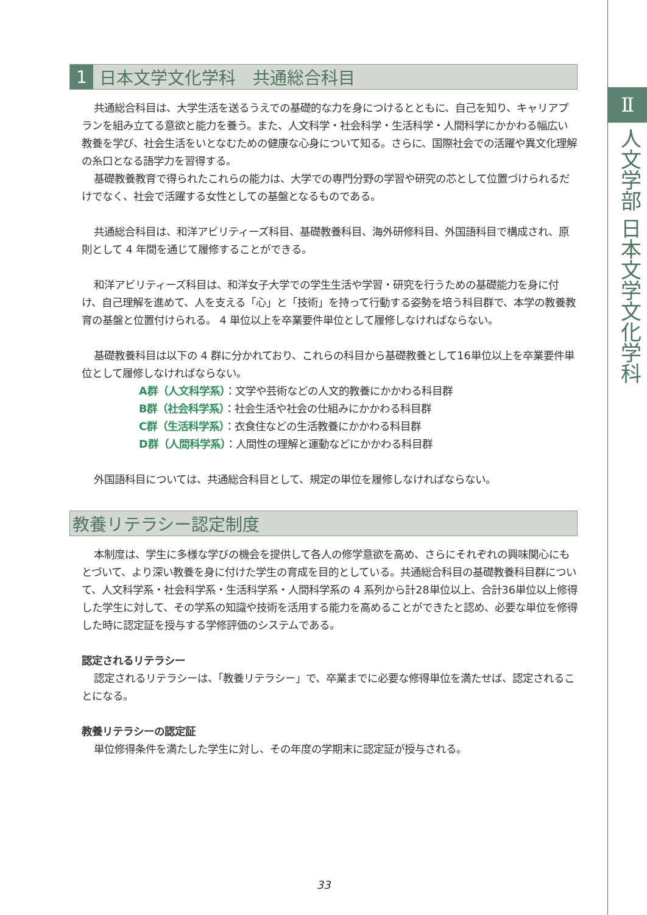1 日本文学文化学科　共通総合科目
共通総合科目は、大学生活を送るうえでの基礎的な力を身につけるとともに、自己を知り、キャリアプランを組み立てる意欲と能力を養う。また、人文科学・社会科学・生活科学・人間科学にかかわる幅広い教養を学び、社会生活をいとなむための健康な心身について知る。さらに、国際社会での活躍や異文化理解の糸口となる語学力を習得する。
基礎教養教育で得られたこれらの能力は、大学での専門分野の学習や研究の芯として位置づけられるだけでなく、社会で活躍する女性としての基盤となるものである。
共通総合科目は、和洋アビリティーズ科目、基礎教養科目、海外研修科目、外国語科目で構成され、原則として 4 年間を通じて履修することができる。
和洋アビリティーズ科目は、和洋女子大学での学生生活や学習・研究を行うための基礎能力を身に付け、自己理解を進めて、人を支える「心」と「技術」を持って行動する姿勢を培う科目群で、本学の教養教育の基盤と位置付けられる。 4 単位以上を卒業要件単位として履修しなければならない。
基礎教養科目は以下の 4 群に分かれており、これらの科目から基礎教養として16単位以上を卒業要件単位として履修しなければならない。
A群（人文科学系）：文学や芸術などの人文的教養にかかわる科目群
B群（社会科学系）：社会生活や社会の仕組みにかかわる科目群
C群（生活科学系）：衣食住などの生活教養にかかわる科目群
D群（人間科学系）：人間性の理解と運動などにかかわる科目群
外国語科目については、共通総合科目として、規定の単位を履修しなければならない。
教養リテラシー認定制度
本制度は、学生に多様な学びの機会を提供して各人の修学意欲を高め、さらにそれぞれの興味関心にもとづいて、より深い教養を身に付けた学生の育成を目的としている。共通総合科目の基礎教養科目群について、人文科学系・社会科学系・生活科学系・人間科学系の 4 系列から計28単位以上、合計36単位以上修得した学生に対して、その学系の知識や技術を活用する能力を高めることができたと認め、必要な単位を修得した時に認定証を授与する学修評価のシステムである。
認定されるリテラシー
認定されるリテラシーは、「教養リテラシー」で、卒業までに必要な修得単位を満たせば、認定されることになる。
教養リテラシーの認定証
単位修得条件を満たした学生に対し、その年度の学期末に認定証が授与される。
Ⅱ
人文学部 日本文学文化学科
33